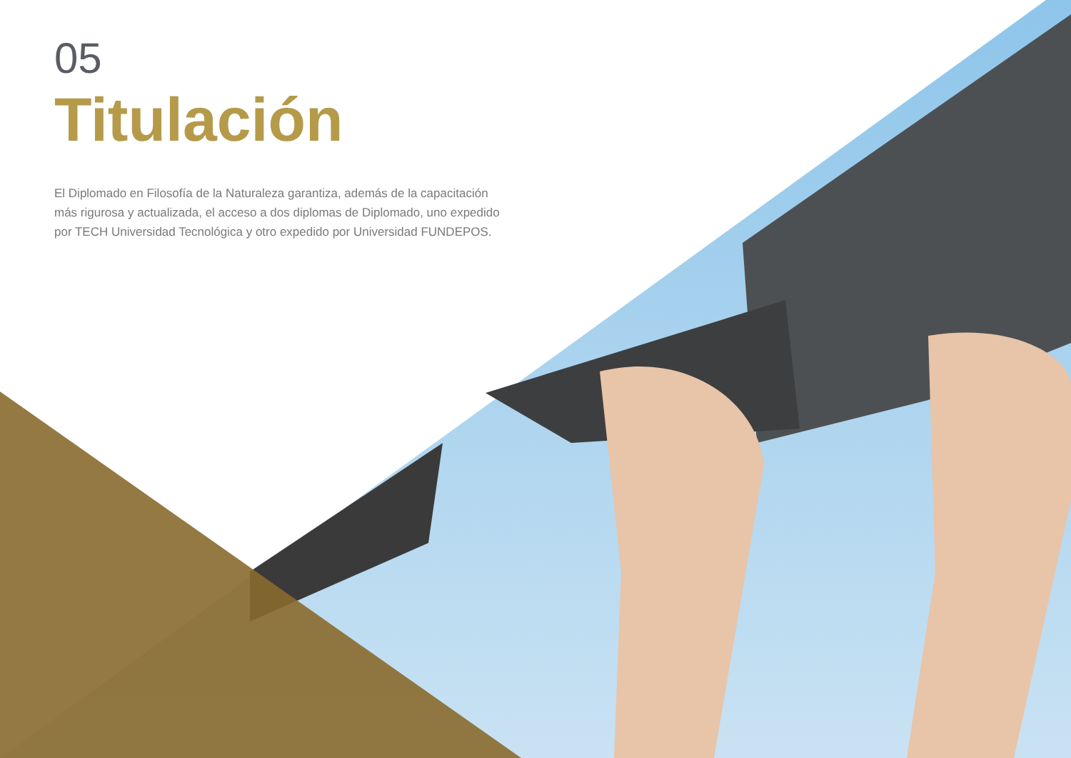05
Titulación
El Diplomado en Filosofía de la Naturaleza garantiza, además de la capacitación más rigurosa y actualizada, el acceso a dos diplomas de Diplomado, uno expedido por TECH Universidad Tecnológica y otro expedido por Universidad FUNDEPOS.